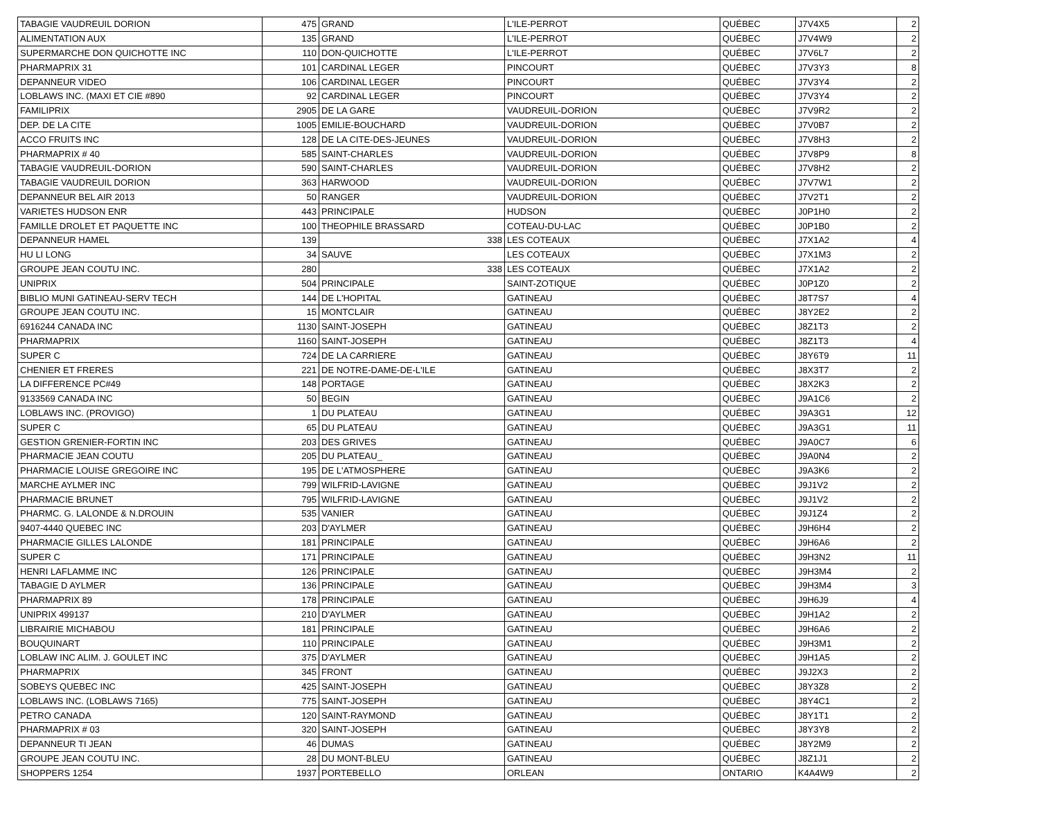| TABAGIE VAUDREUIL DORION | 475 | GRAND | L'ILE-PERROT | QUÉBEC | J7V4X5 | 2 |
| ALIMENTATION AUX | 135 | GRAND | L'ILE-PERROT | QUÉBEC | J7V4W9 | 2 |
| SUPERMARCHE DON QUICHOTTE INC | 110 | DON-QUICHOTTE | L'ILE-PERROT | QUÉBEC | J7V6L7 | 2 |
| PHARMAPRIX 31 | 101 | CARDINAL LEGER | PINCOURT | QUÉBEC | J7V3Y3 | 8 |
| DEPANNEUR VIDEO | 106 | CARDINAL LEGER | PINCOURT | QUÉBEC | J7V3Y4 | 2 |
| LOBLAWS INC. (MAXI ET CIE #890 | 92 | CARDINAL LEGER | PINCOURT | QUÉBEC | J7V3Y4 | 2 |
| FAMILIPRIX | 2905 | DE LA GARE | VAUDREUIL-DORION | QUÉBEC | J7V9R2 | 2 |
| DEP. DE LA CITE | 1005 | EMILIE-BOUCHARD | VAUDREUIL-DORION | QUÉBEC | J7V0B7 | 2 |
| ACCO FRUITS INC | 128 | DE LA CITE-DES-JEUNES | VAUDREUIL-DORION | QUÉBEC | J7V8H3 | 2 |
| PHARMAPRIX # 40 | 585 | SAINT-CHARLES | VAUDREUIL-DORION | QUÉBEC | J7V8P9 | 8 |
| TABAGIE VAUDREUIL-DORION | 590 | SAINT-CHARLES | VAUDREUIL-DORION | QUÉBEC | J7V8H2 | 2 |
| TABAGIE VAUDREUIL DORION | 363 | HARWOOD | VAUDREUIL-DORION | QUÉBEC | J7V7W1 | 2 |
| DEPANNEUR BEL AIR 2013 | 50 | RANGER | VAUDREUIL-DORION | QUÉBEC | J7V2T1 | 2 |
| VARIETES HUDSON ENR | 443 | PRINCIPALE | HUDSON | QUÉBEC | J0P1H0 | 2 |
| FAMILLE DROLET ET PAQUETTE INC | 100 | THEOPHILE BRASSARD | COTEAU-DU-LAC | QUÉBEC | J0P1B0 | 2 |
| DEPANNEUR HAMEL | 139 | 338 | LES COTEAUX | QUÉBEC | J7X1A2 | 4 |
| HU LI LONG | 34 | SAUVE | LES COTEAUX | QUÉBEC | J7X1M3 | 2 |
| GROUPE JEAN COUTU INC. | 280 | 338 | LES COTEAUX | QUÉBEC | J7X1A2 | 2 |
| UNIPRIX | 504 | PRINCIPALE | SAINT-ZOTIQUE | QUÉBEC | J0P1Z0 | 2 |
| BIBLIO MUNI GATINEAU-SERV TECH | 144 | DE L'HOPITAL | GATINEAU | QUÉBEC | J8T7S7 | 4 |
| GROUPE JEAN COUTU INC. | 15 | MONTCLAIR | GATINEAU | QUÉBEC | J8Y2E2 | 2 |
| 6916244 CANADA INC | 1130 | SAINT-JOSEPH | GATINEAU | QUÉBEC | J8Z1T3 | 2 |
| PHARMAPRIX | 1160 | SAINT-JOSEPH | GATINEAU | QUÉBEC | J8Z1T3 | 4 |
| SUPER C | 724 | DE LA CARRIERE | GATINEAU | QUÉBEC | J8Y6T9 | 11 |
| CHENIER ET FRERES | 221 | DE NOTRE-DAME-DE-L'ILE | GATINEAU | QUÉBEC | J8X3T7 | 2 |
| LA DIFFERENCE PC#49 | 148 | PORTAGE | GATINEAU | QUÉBEC | J8X2K3 | 2 |
| 9133569 CANADA INC | 50 | BEGIN | GATINEAU | QUÉBEC | J9A1C6 | 2 |
| LOBLAWS INC. (PROVIGO) | 1 | DU PLATEAU | GATINEAU | QUÉBEC | J9A3G1 | 12 |
| SUPER C | 65 | DU PLATEAU | GATINEAU | QUÉBEC | J9A3G1 | 11 |
| GESTION GRENIER-FORTIN INC | 203 | DES GRIVES | GATINEAU | QUÉBEC | J9A0C7 | 6 |
| PHARMACIE JEAN COUTU | 205 | DU PLATEAU_ | GATINEAU | QUÉBEC | J9A0N4 | 2 |
| PHARMACIE LOUISE GREGOIRE INC | 195 | DE L'ATMOSPHERE | GATINEAU | QUÉBEC | J9A3K6 | 2 |
| MARCHE AYLMER INC | 799 | WILFRID-LAVIGNE | GATINEAU | QUÉBEC | J9J1V2 | 2 |
| PHARMACIE BRUNET | 795 | WILFRID-LAVIGNE | GATINEAU | QUÉBEC | J9J1V2 | 2 |
| PHARMC. G. LALONDE & N.DROUIN | 535 | VANIER | GATINEAU | QUÉBEC | J9J1Z4 | 2 |
| 9407-4440 QUEBEC INC | 203 | D'AYLMER | GATINEAU | QUÉBEC | J9H6H4 | 2 |
| PHARMACIE GILLES LALONDE | 181 | PRINCIPALE | GATINEAU | QUÉBEC | J9H6A6 | 2 |
| SUPER C | 171 | PRINCIPALE | GATINEAU | QUÉBEC | J9H3N2 | 11 |
| HENRI LAFLAMME INC | 126 | PRINCIPALE | GATINEAU | QUÉBEC | J9H3M4 | 2 |
| TABAGIE D AYLMER | 136 | PRINCIPALE | GATINEAU | QUÉBEC | J9H3M4 | 3 |
| PHARMAPRIX 89 | 178 | PRINCIPALE | GATINEAU | QUÉBEC | J9H6J9 | 4 |
| UNIPRIX 499137 | 210 | D'AYLMER | GATINEAU | QUÉBEC | J9H1A2 | 2 |
| LIBRAIRIE MICHABOU | 181 | PRINCIPALE | GATINEAU | QUÉBEC | J9H6A6 | 2 |
| BOUQUINART | 110 | PRINCIPALE | GATINEAU | QUÉBEC | J9H3M1 | 2 |
| LOBLAW INC ALIM. J. GOULET INC | 375 | D'AYLMER | GATINEAU | QUÉBEC | J9H1A5 | 2 |
| PHARMAPRIX | 345 | FRONT | GATINEAU | QUÉBEC | J9J2X3 | 2 |
| SOBEYS QUEBEC INC | 425 | SAINT-JOSEPH | GATINEAU | QUÉBEC | J8Y3Z8 | 2 |
| LOBLAWS INC. (LOBLAWS 7165) | 775 | SAINT-JOSEPH | GATINEAU | QUÉBEC | J8Y4C1 | 2 |
| PETRO CANADA | 120 | SAINT-RAYMOND | GATINEAU | QUÉBEC | J8Y1T1 | 2 |
| PHARMAPRIX # 03 | 320 | SAINT-JOSEPH | GATINEAU | QUÉBEC | J8Y3Y8 | 2 |
| DEPANNEUR TI JEAN | 46 | DUMAS | GATINEAU | QUÉBEC | J8Y2M9 | 2 |
| GROUPE JEAN COUTU INC. | 28 | DU MONT-BLEU | GATINEAU | QUÉBEC | J8Z1J1 | 2 |
| SHOPPERS 1254 | 1937 | PORTEBELLO | ORLEAN | ONTARIO | K4A4W9 | 2 |